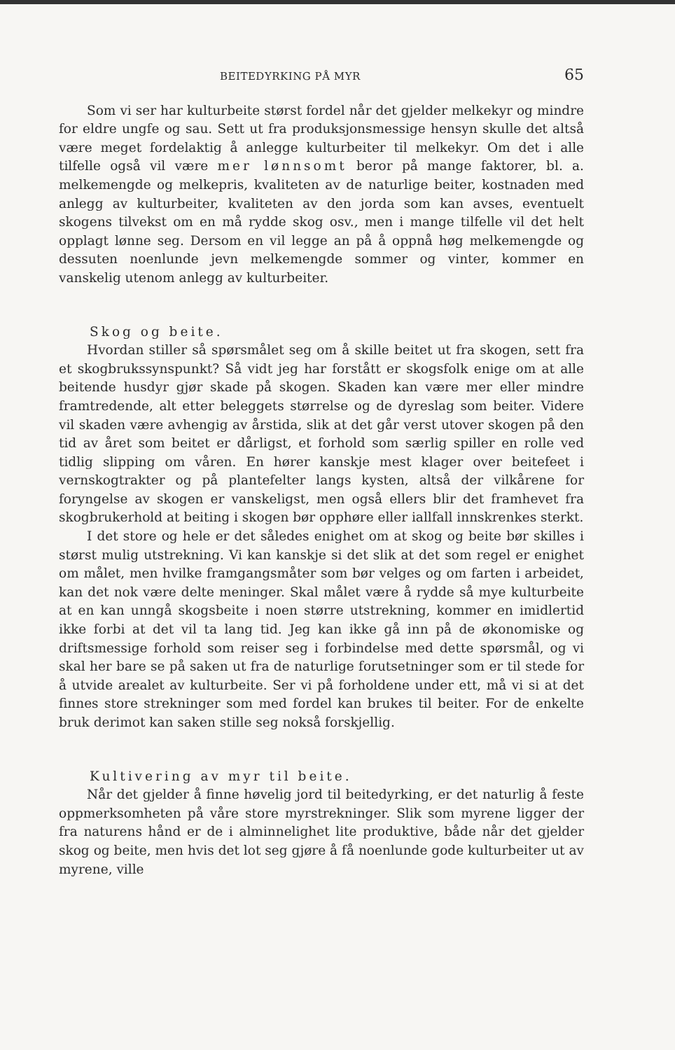BEITEDYRKING PÅ MYR 65
Som vi ser har kulturbeite størst fordel når det gjelder melkekyr og mindre for eldre ungfe og sau. Sett ut fra produksjonsmessige hensyn skulle det altså være meget fordelaktig å anlegge kulturbeiter til melkekyr. Om det i alle tilfelle også vil være mer lønnsomt beror på mange faktorer, bl. a. melkemengde og melkepris, kvaliteten av de naturlige beiter, kostnaden med anlegg av kulturbeiter, kvaliteten av den jorda som kan avses, eventuelt skogens tilvekst om en må rydde skog osv., men i mange tilfelle vil det helt opplagt lønne seg. Dersom en vil legge an på å oppnå høg melkemengde og dessuten noenlunde jevn melkemengde sommer og vinter, kommer en vanskelig utenom anlegg av kulturbeiter.
Skog og beite.
Hvordan stiller så spørsmålet seg om å skille beitet ut fra skogen, sett fra et skogbrukssynspunkt? Så vidt jeg har forstått er skogsfolk enige om at alle beitende husdyr gjør skade på skogen. Skaden kan være mer eller mindre framtredende, alt etter beleggets størrelse og de dyreslag som beiter. Videre vil skaden være avhengig av årstida, slik at det går verst utover skogen på den tid av året som beitet er dårligst, et forhold som særlig spiller en rolle ved tidlig slipping om våren. En hører kanskje mest klager over beitefeet i vernskogtrakter og på plantefelter langs kysten, altså der vilkårene for foryngelse av skogen er vanskeligst, men også ellers blir det framhevet fra skogbrukerhold at beiting i skogen bør opphøre eller iallfall innskrenkes sterkt.
I det store og hele er det således enighet om at skog og beite bør skilles i størst mulig utstrekning. Vi kan kanskje si det slik at det som regel er enighet om målet, men hvilke framgangsmåter som bør velges og om farten i arbeidet, kan det nok være delte meninger. Skal målet være å rydde så mye kulturbeite at en kan unngå skogsbeite i noen større utstrekning, kommer en imidlertid ikke forbi at det vil ta lang tid. Jeg kan ikke gå inn på de økonomiske og driftsmessige forhold som reiser seg i forbindelse med dette spørsmål, og vi skal her bare se på saken ut fra de naturlige forutsetninger som er til stede for å utvide arealet av kulturbeite. Ser vi på forholdene under ett, må vi si at det finnes store strekninger som med fordel kan brukes til beiter. For de enkelte bruk derimot kan saken stille seg nokså forskjellig.
Kultivering av myr til beite.
Når det gjelder å finne høvelig jord til beitedyrking, er det naturlig å feste oppmerksomheten på våre store myrstrekninger. Slik som myrene ligger der fra naturens hånd er de i alminnelighet lite produktive, både når det gjelder skog og beite, men hvis det lot seg gjøre å få noenlunde gode kulturbeiter ut av myrene, ville